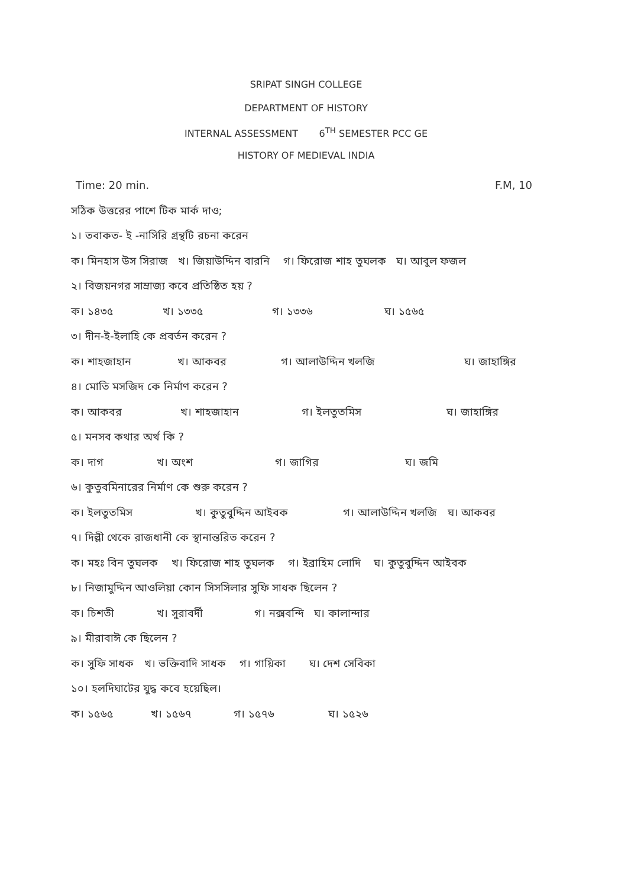SRIPAT SINGH COLLEGE
DEPARTMENT OF HISTORY
INTERNAL ASSESSMENT 6<sup>TH</sup> SEMESTER PCC GE
HISTORY OF MEDIEVAL INDIA
Time: 20 min. F.M, 10
সঠিক উত্তরের পাশে টিক মার্ক দাও;
১। তবাকত- ই -নাসিরি গ্রন্থটি রচনা করেন
ক। মিনহাস উস সিরাজ খ। জিয়াউদ্দিন বারনি গ। ফিরোজ শাহ তুঘলক ঘ। আবুল ফজল
২। বিজয়নগর সাম্রাজ্য কবে প্রতিষ্ঠিত হয় ?
ক। ১৪৩৫ খ। ১৩৩৫ গ। ১৩৩৬ ঘ। ১৫৬৫
৩। দীন-ই-ইলাহি কে প্রবর্তন করেন ?
ক। শাহজাহান খ। আকবর গ। আলাউদ্দিন খলজি ঘ। জাহাঙ্গির
৪। মোতি মসজিদ কে নির্মাণ করেন ?
ক। আকবর খ। শাহজাহান গ। ইলতুতমিস ঘ। জাহাঙ্গির
৫। মনসব কথার অর্থ কি ?
ক। দাগ খ। অংশ গ। জাগির ঘ। জমি
৬। কুতুবমিনারের নির্মাণ কে শুরু করেন ?
ক। ইলতুতমিস খ। কুতুবুদ্দিন আইবক গ। আলাউদ্দিন খলজি ঘ। আকবর
৭। দিল্লী থেকে রাজধানী কে স্থানান্তরিত করেন ?
ক। মহঃ বিন তুঘলক খ। ফিরোজ শাহ তুঘলক গ। ইব্রাহিম লোদি ঘ। কুতুবুদ্দিন আইবক
৮। নিজামুদ্দিন আওলিয়া কোন সিসসিলার সুফি সাধক ছিলেন ?
ক। চিশতী খ। সুরাবর্দী গ। নক্সবন্দি ঘ। কালান্দার
৯। মীরাবাঈ কে ছিলেন ?
ক। সুফি সাধক খ। ভক্তিবাদি সাধক গ। গায়িকা ঘ। দেশ সেবিকা
১০। হলদিঘাটের যুদ্ধ কবে হয়েছিল।
ক। ১৫৬৫ খ। ১৫৬৭ গ। ১৫৭৬ ঘ। ১৫২৬